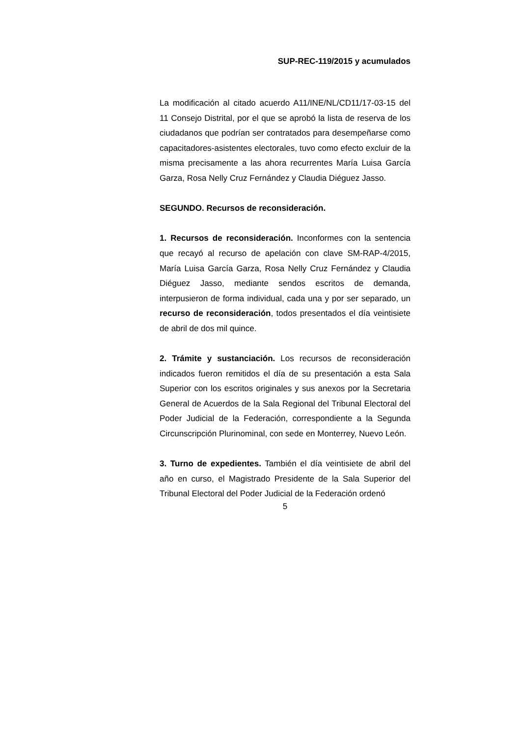SUP-REC-119/2015 y acumulados
La modificación al citado acuerdo A11/INE/NL/CD11/17-03-15 del 11 Consejo Distrital, por el que se aprobó la lista de reserva de los ciudadanos que podrían ser contratados para desempeñarse como capacitadores-asistentes electorales, tuvo como efecto excluir de la misma precisamente a las ahora recurrentes María Luisa García Garza, Rosa Nelly Cruz Fernández y Claudia Diéguez Jasso.
SEGUNDO. Recursos de reconsideración.
1. Recursos de reconsideración. Inconformes con la sentencia que recayó al recurso de apelación con clave SM-RAP-4/2015, María Luisa García Garza, Rosa Nelly Cruz Fernández y Claudia Diéguez Jasso, mediante sendos escritos de demanda, interpusieron de forma individual, cada una y por ser separado, un recurso de reconsideración, todos presentados el día veintisiete de abril de dos mil quince.
2. Trámite y sustanciación. Los recursos de reconsideración indicados fueron remitidos el día de su presentación a esta Sala Superior con los escritos originales y sus anexos por la Secretaria General de Acuerdos de la Sala Regional del Tribunal Electoral del Poder Judicial de la Federación, correspondiente a la Segunda Circunscripción Plurinominal, con sede en Monterrey, Nuevo León.
3. Turno de expedientes. También el día veintisiete de abril del año en curso, el Magistrado Presidente de la Sala Superior del Tribunal Electoral del Poder Judicial de la Federación ordenó
5